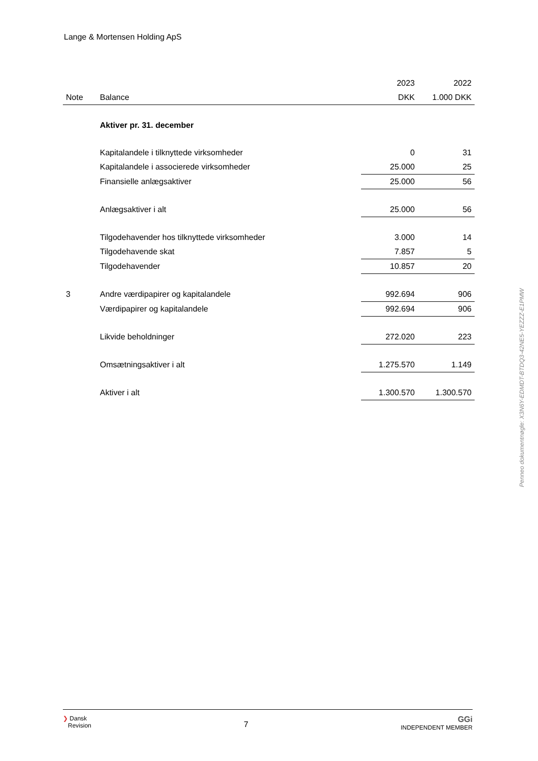Lange & Mortensen Holding ApS
| | | 2023 | 2022 |
| --- | --- | --- | --- |
| Note | Balance | DKK | 1.000 DKK |
| | Aktiver pr. 31. december | | |
| | Kapitalandele i tilknyttede virksomheder | 0 | 31 |
| | Kapitalandele i associerede virksomheder | 25.000 | 25 |
| | Finansielle anlægsaktiver | 25.000 | 56 |
| | Anlægsaktiver i alt | 25.000 | 56 |
| | Tilgodehavender hos tilknyttede virksomheder | 3.000 | 14 |
| | Tilgodehavende skat | 7.857 | 5 |
| | Tilgodehavender | 10.857 | 20 |
| 3 | Andre værdipapirer og kapitalandele | 992.694 | 906 |
| | Værdipapirer og kapitalandele | 992.694 | 906 |
| | Likvide beholdninger | 272.020 | 223 |
| | Omsætningsaktiver i alt | 1.275.570 | 1.149 |
| | Aktiver i alt | 1.300.570 | 1.300.570 |
Penneo dokumentnøgle: X3N6Y-EDMDT-BTDQ3-42NE5-YEZZZ-E1PMW
❯ Dansk
Revision
7
GGi
INDEPENDENT MEMBER